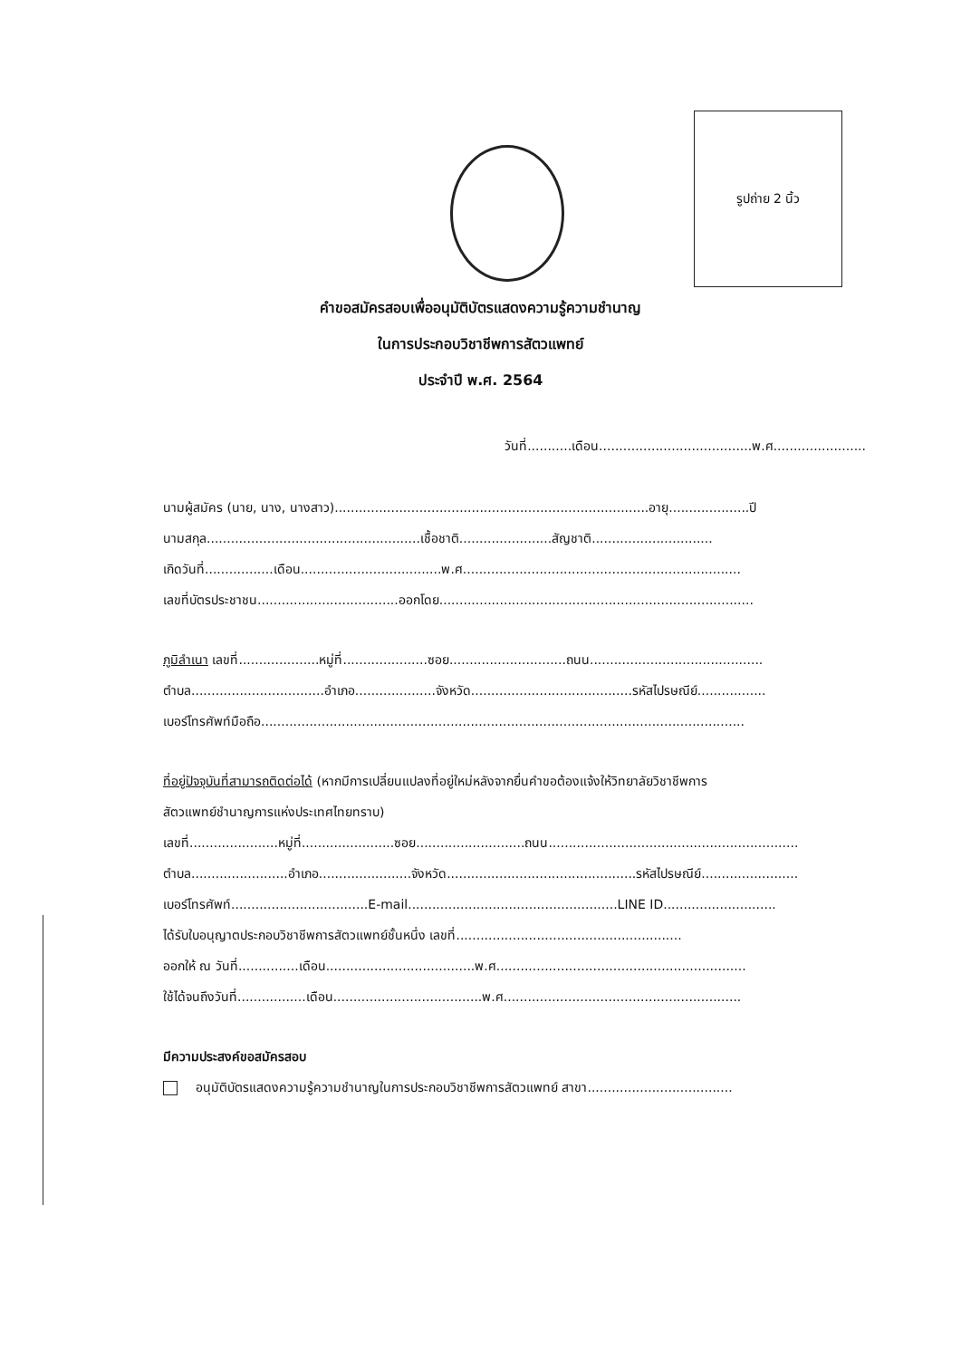รูปถ่าย 2 นิ้ว
คำขอสมัครสอบเพื่ออนุมัติบัตรแสดงความรู้ความชำนาญ
ในการประกอบวิชาชีพการสัตวแพทย์
ประจำปี พ.ศ. 2564
วันที่...........เดือน......................................พ.ศ.......................
นามผู้สมัคร (นาย, นาง, นางสาว)..............................................................................อายุ....................ปี
นามสกุล.....................................................เชื้อชาติ.......................สัญชาติ..............................
เกิดวันที่.................เดือน...................................พ.ศ.....................................................................
เลขที่บัตรประชาชน...................................ออกโดย..............................................................................
ภูมิลำเนา เลขที่....................หมู่ที่.....................ซอย.............................ถนน...........................................
ตำบล.................................อำเภอ....................จังหวัด........................................รหัสไปรษณีย์.................
เบอร์โทรศัพท์มือถือ........................................................................................................................
ที่อยู่ปัจจุบันที่สามารถติดต่อได้ (หากมีการเปลี่ยนแปลงที่อยู่ใหม่หลังจากยื่นคำขอต้องแจ้งให้วิทยาลัยวิชาชีพการ
สัตวแพทย์ชำนาญการแห่งประเทศไทยทราบ)
เลขที่......................หมู่ที่.......................ซอย...........................ถนน..............................................................
ตำบล........................อำเภอ.......................จังหวัด...............................................รหัสไปรษณีย์........................
เบอร์โทรศัพท์..................................E-mail....................................................LINE ID............................
ได้รับใบอนุญาตประกอบวิชาชีพการสัตวแพทย์ชั้นหนึ่ง เลขที่........................................................
ออกให้ ณ วันที่...............เดือน.....................................พ.ศ..............................................................
ใช้ได้จนถึงวันที่.................เดือน.....................................พ.ศ...........................................................
มีความประสงค์ขอสมัครสอบ
อนุมัติบัตรแสดงความรู้ความชำนาญในการประกอบวิชาชีพการสัตวแพทย์ สาขา....................................